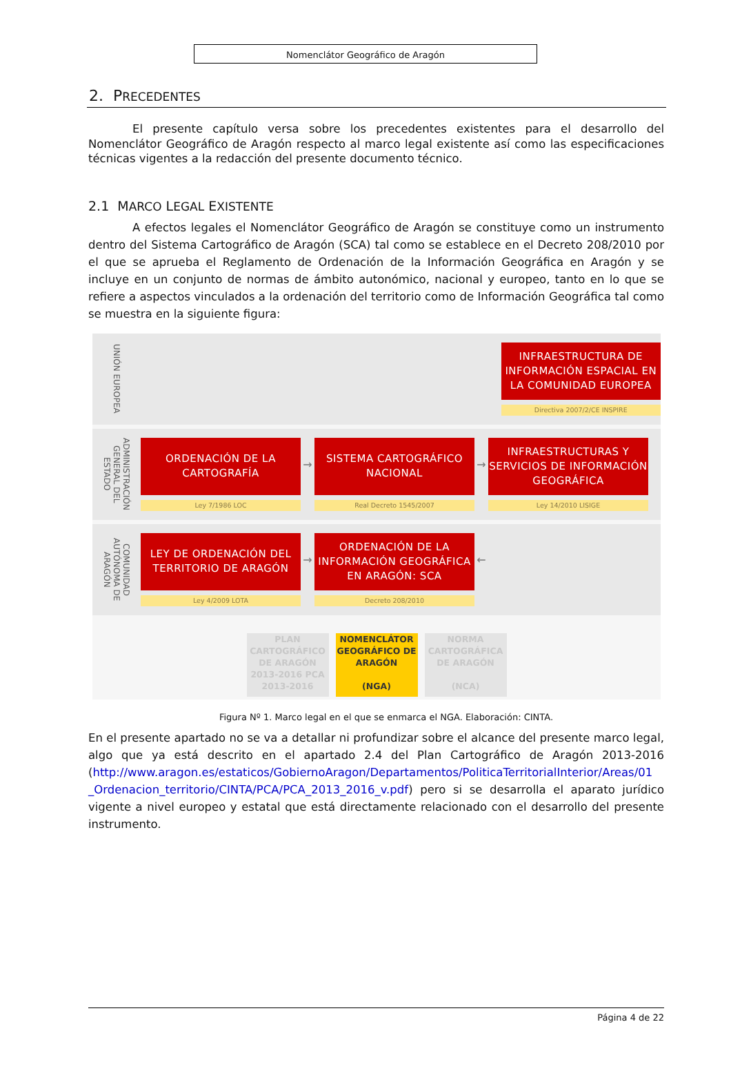Nomenclátor Geográfico de Aragón
2. PRECEDENTES
El presente capítulo versa sobre los precedentes existentes para el desarrollo del Nomenclátor Geográfico de Aragón respecto al marco legal existente así como las especificaciones técnicas vigentes a la redacción del presente documento técnico.
2.1 MARCO LEGAL EXISTENTE
A efectos legales el Nomenclátor Geográfico de Aragón se constituye como un instrumento dentro del Sistema Cartográfico de Aragón (SCA) tal como se establece en el Decreto 208/2010 por el que se aprueba el Reglamento de Ordenación de la Información Geográfica en Aragón y se incluye en un conjunto de normas de ámbito autonómico, nacional y europeo, tanto en lo que se refiere a aspectos vinculados a la ordenación del territorio como de Información Geográfica tal como se muestra en la siguiente figura:
UNIÓN EUROPEA
INFRAESTRUCTURA DE INFORMACIÓN ESPACIAL EN LA COMUNIDAD EUROPEA
Directiva 2007/2/CE INSPIRE
ADMINISTRACIÓN GENERAL DEL ESTADO
ORDENACIÓN DE LA
CARTOGRAFÍA
Ley 7/1986 LOC
→
SISTEMA CARTOGRÁFICO
NACIONAL
Real Decreto 1545/2007
→
INFRAESTRUCTURAS Y SERVICIOS DE INFORMACIÓN GEOGRÁFICA
Ley 14/2010 LISIGE
COMUNIDAD AUTÓNOMA DE ARAGÓN
LEY DE ORDENACIÓN DEL TERRITORIO DE ARAGÓN
Ley 4/2009 LOTA
→
ORDENACIÓN DE LA INFORMACIÓN GEOGRÁFICA EN ARAGÓN: SCA
Decreto 208/2010
←
PLAN CARTOGRÁFICO DE ARAGÓN 2013-2016 PCA 2013-2016
NOMENCLÁTOR GEOGRÁFICO DE ARAGÓN
(NGA)
NORMA CARTOGRÁFICA DE ARAGÓN
(NCA)
Figura Nº 1. Marco legal en el que se enmarca el NGA. Elaboración: CINTA.
En el presente apartado no se va a detallar ni profundizar sobre el alcance del presente marco legal, algo que ya está descrito en el apartado 2.4 del Plan Cartográfico de Aragón 2013-2016 (http://www.aragon.es/estaticos/GobiernoAragon/Departamentos/PoliticaTerritorialInterior/Areas/01 _Ordenacion_territorio/CINTA/PCA/PCA_2013_2016_v.pdf) pero si se desarrolla el aparato jurídico vigente a nivel europeo y estatal que está directamente relacionado con el desarrollo del presente instrumento.
Página 4 de 22